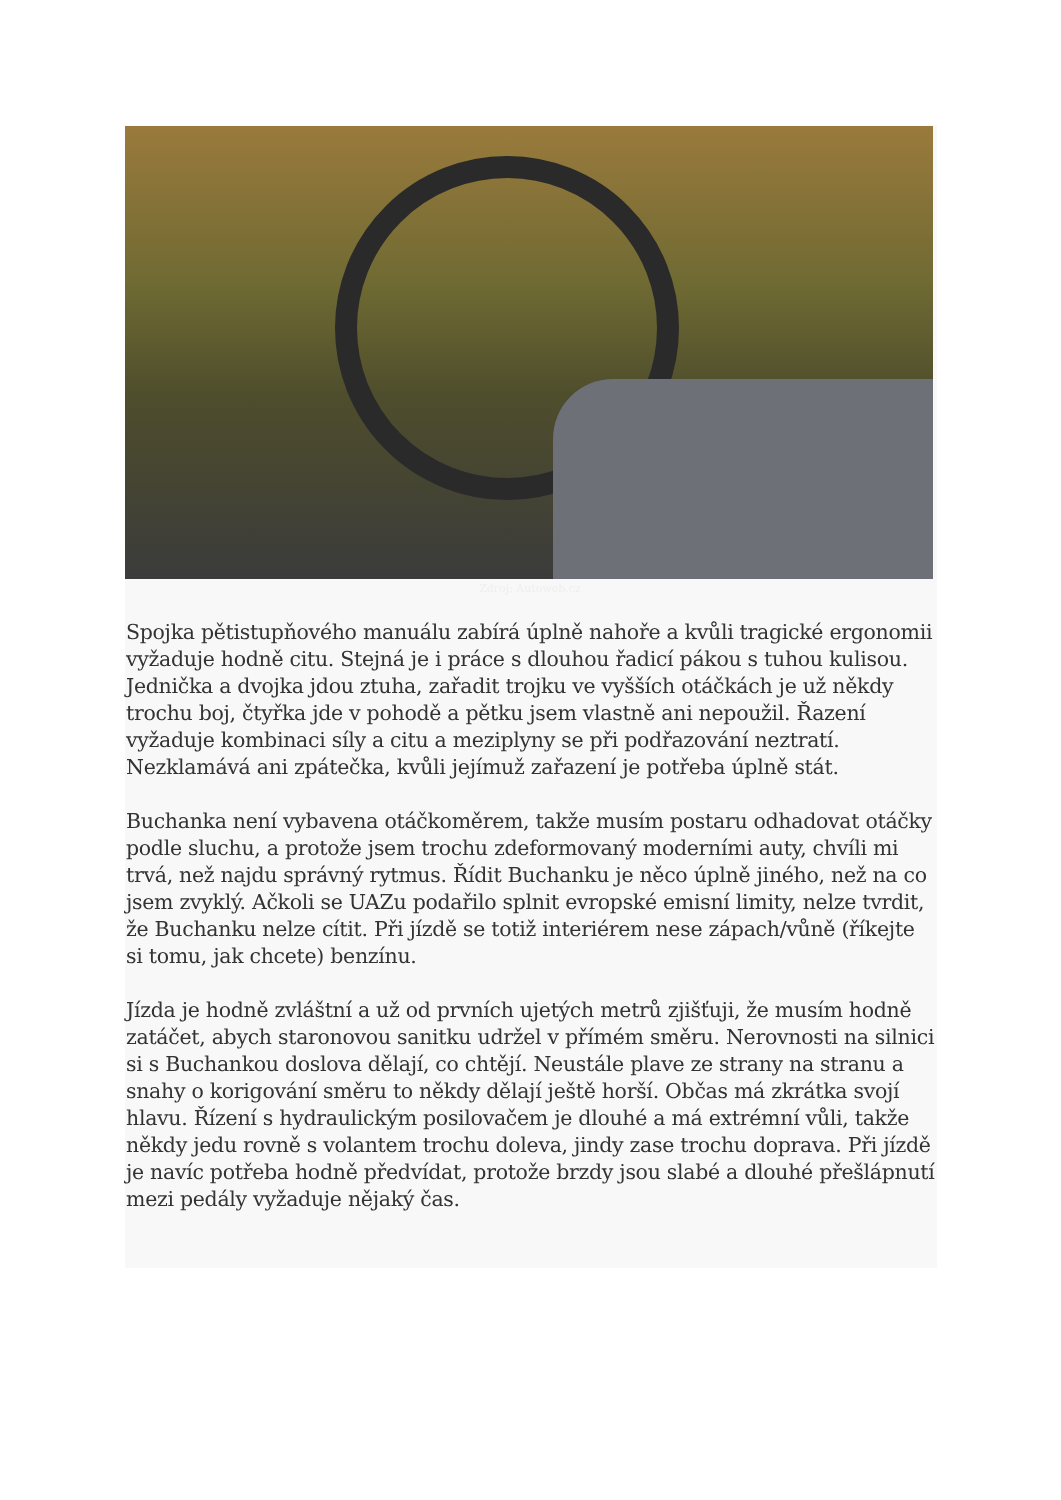Zdroj: Autoweb.cz
Spojka pětistupňového manuálu zabírá úplně nahoře a kvůli tragické ergonomii vyžaduje hodně citu. Stejná je i práce s dlouhou řadicí pákou s tuhou kulisou. Jednička a dvojka jdou ztuha, zařadit trojku ve vyšších otáčkách je už někdy trochu boj, čtyřka jde v pohodě a pětku jsem vlastně ani nepoužil. Řazení vyžaduje kombinaci síly a citu a meziplyny se při podřazování neztratí. Nezklamává ani zpátečka, kvůli jejímuž zařazení je potřeba úplně stát.
Buchanka není vybavena otáčkoměrem, takže musím postaru odhadovat otáčky podle sluchu, a protože jsem trochu zdeformovaný moderními auty, chvíli mi trvá, než najdu správný rytmus. Řídit Buchanku je něco úplně jiného, než na co jsem zvyklý. Ačkoli se UAZu podařilo splnit evropské emisní limity, nelze tvrdit, že Buchanku nelze cítit. Při jízdě se totiž interiérem nese zápach/vůně (říkejte si tomu, jak chcete) benzínu.
Jízda je hodně zvláštní a už od prvních ujetých metrů zjišťuji, že musím hodně zatáčet, abych staronovou sanitku udržel v přímém směru. Nerovnosti na silnici si s Buchankou doslova dělají, co chtějí. Neustále plave ze strany na stranu a snahy o korigování směru to někdy dělají ještě horší. Občas má zkrátka svojí hlavu. Řízení s hydraulickým posilovačem je dlouhé a má extrémní vůli, takže někdy jedu rovně s volantem trochu doleva, jindy zase trochu doprava. Při jízdě je navíc potřeba hodně předvídat, protože brzdy jsou slabé a dlouhé přešlápnutí mezi pedály vyžaduje nějaký čas.